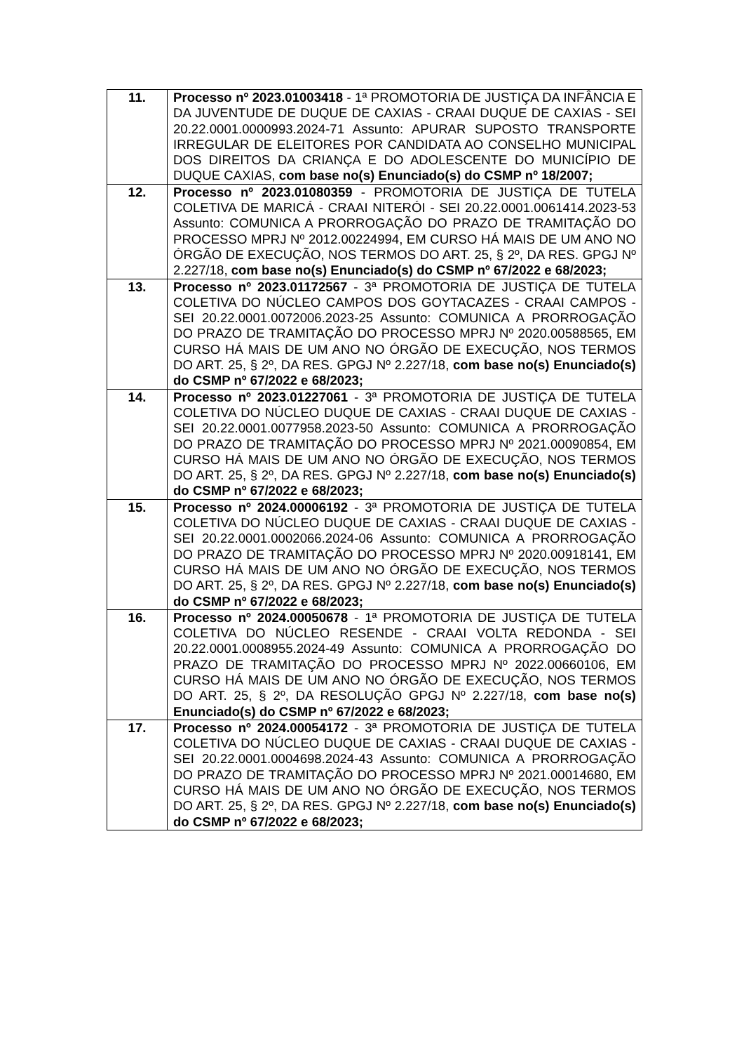| 11. | Processo nº 2023.01003418 - 1ª PROMOTORIA DE JUSTIÇA DA INFÂNCIA E DA JUVENTUDE DE DUQUE DE CAXIAS - CRAAI DUQUE DE CAXIAS - SEI 20.22.0001.0000993.2024-71 Assunto: APURAR SUPOSTO TRANSPORTE IRREGULAR DE ELEITORES POR CANDIDATA AO CONSELHO MUNICIPAL DOS DIREITOS DA CRIANÇA E DO ADOLESCENTE DO MUNICÍPIO DE DUQUE CAXIAS, com base no(s) Enunciado(s) do CSMP nº 18/2007; |
| 12. | Processo nº 2023.01080359 - PROMOTORIA DE JUSTIÇA DE TUTELA COLETIVA DE MARICÁ - CRAAI NITERÓI - SEI 20.22.0001.0061414.2023-53 Assunto: COMUNICA A PRORROGAÇÃO DO PRAZO DE TRAMITAÇÃO DO PROCESSO MPRJ Nº 2012.00224994, EM CURSO HÁ MAIS DE UM ANO NO ÓRGÃO DE EXECUÇÃO, NOS TERMOS DO ART. 25, § 2º, DA RES. GPGJ Nº 2.227/18, com base no(s) Enunciado(s) do CSMP nº 67/2022 e 68/2023; |
| 13. | Processo nº 2023.01172567 - 3ª PROMOTORIA DE JUSTIÇA DE TUTELA COLETIVA DO NÚCLEO CAMPOS DOS GOYTACAZES - CRAAI CAMPOS - SEI 20.22.0001.0072006.2023-25 Assunto: COMUNICA A PRORROGAÇÃO DO PRAZO DE TRAMITAÇÃO DO PROCESSO MPRJ Nº 2020.00588565, EM CURSO HÁ MAIS DE UM ANO NO ÓRGÃO DE EXECUÇÃO, NOS TERMOS DO ART. 25, § 2º, DA RES. GPGJ Nº 2.227/18, com base no(s) Enunciado(s) do CSMP nº 67/2022 e 68/2023; |
| 14. | Processo nº 2023.01227061 - 3ª PROMOTORIA DE JUSTIÇA DE TUTELA COLETIVA DO NÚCLEO DUQUE DE CAXIAS - CRAAI DUQUE DE CAXIAS - SEI 20.22.0001.0077958.2023-50 Assunto: COMUNICA A PRORROGAÇÃO DO PRAZO DE TRAMITAÇÃO DO PROCESSO MPRJ Nº 2021.00090854, EM CURSO HÁ MAIS DE UM ANO NO ÓRGÃO DE EXECUÇÃO, NOS TERMOS DO ART. 25, § 2º, DA RES. GPGJ Nº 2.227/18, com base no(s) Enunciado(s) do CSMP nº 67/2022 e 68/2023; |
| 15. | Processo nº 2024.00006192 - 3ª PROMOTORIA DE JUSTIÇA DE TUTELA COLETIVA DO NÚCLEO DUQUE DE CAXIAS - CRAAI DUQUE DE CAXIAS - SEI 20.22.0001.0002066.2024-06 Assunto: COMUNICA A PRORROGAÇÃO DO PRAZO DE TRAMITAÇÃO DO PROCESSO MPRJ Nº 2020.00918141, EM CURSO HÁ MAIS DE UM ANO NO ÓRGÃO DE EXECUÇÃO, NOS TERMOS DO ART. 25, § 2º, DA RES. GPGJ Nº 2.227/18, com base no(s) Enunciado(s) do CSMP nº 67/2022 e 68/2023; |
| 16. | Processo nº 2024.00050678 - 1ª PROMOTORIA DE JUSTIÇA DE TUTELA COLETIVA DO NÚCLEO RESENDE - CRAAI VOLTA REDONDA - SEI 20.22.0001.0008955.2024-49 Assunto: COMUNICA A PRORROGAÇÃO DO PRAZO DE TRAMITAÇÃO DO PROCESSO MPRJ Nº 2022.00660106, EM CURSO HÁ MAIS DE UM ANO NO ÓRGÃO DE EXECUÇÃO, NOS TERMOS DO ART. 25, § 2º, DA RESOLUÇÃO GPGJ Nº 2.227/18, com base no(s) Enunciado(s) do CSMP nº 67/2022 e 68/2023; |
| 17. | Processo nº 2024.00054172 - 3ª PROMOTORIA DE JUSTIÇA DE TUTELA COLETIVA DO NÚCLEO DUQUE DE CAXIAS - CRAAI DUQUE DE CAXIAS - SEI 20.22.0001.0004698.2024-43 Assunto: COMUNICA A PRORROGAÇÃO DO PRAZO DE TRAMITAÇÃO DO PROCESSO MPRJ Nº 2021.00014680, EM CURSO HÁ MAIS DE UM ANO NO ÓRGÃO DE EXECUÇÃO, NOS TERMOS DO ART. 25, § 2º, DA RES. GPGJ Nº 2.227/18, com base no(s) Enunciado(s) do CSMP nº 67/2022 e 68/2023; |